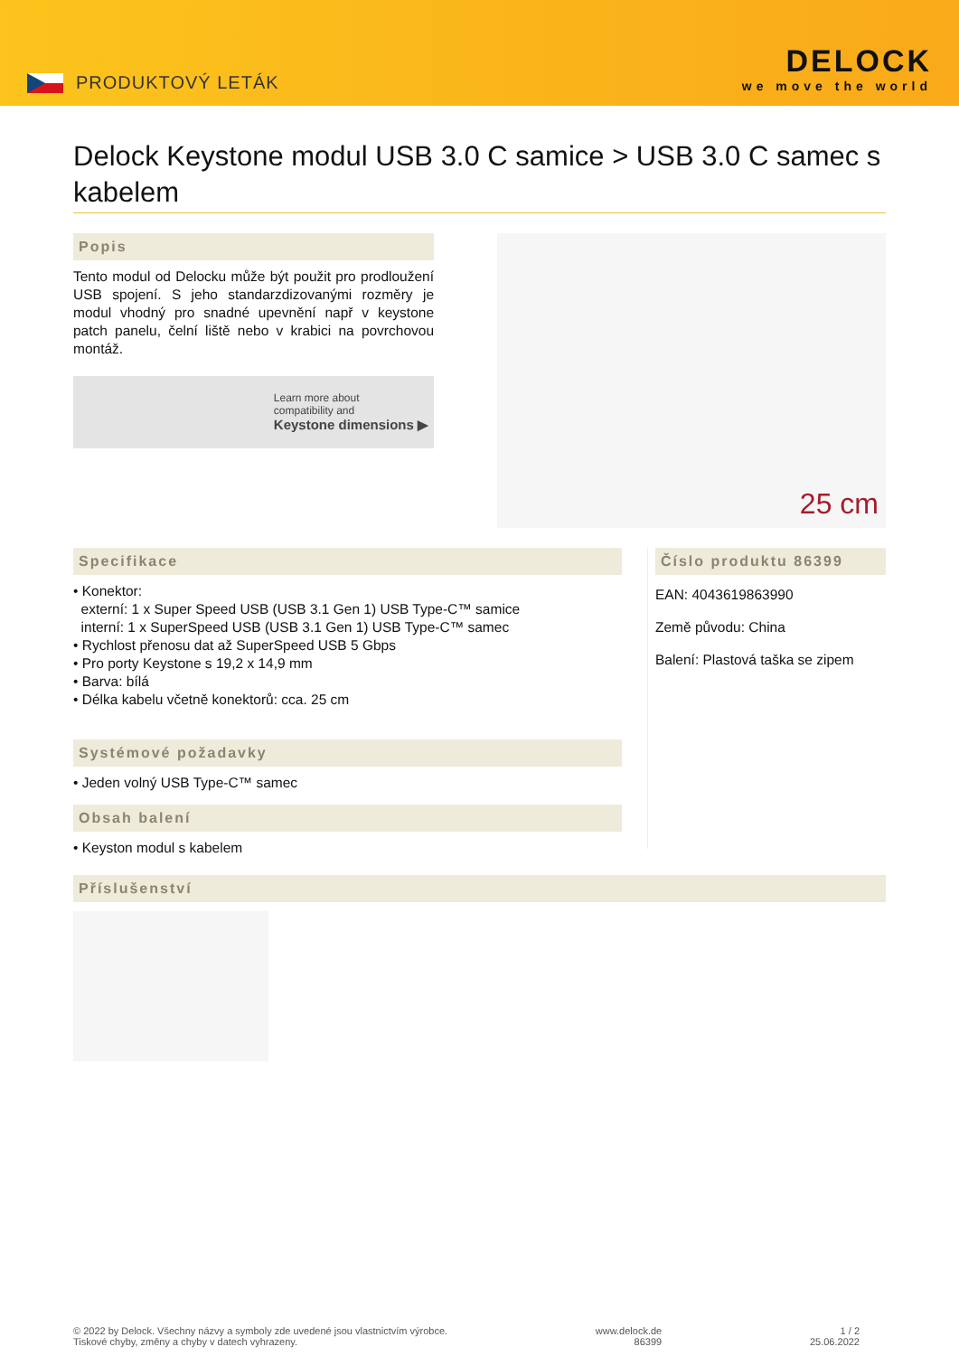PRODUKTOVÝ LETÁK
DELOCK
we move the world
Delock Keystone modul USB 3.0 C samice > USB 3.0 C samec s kabelem
Popis
Tento modul od Delocku může být použit pro prodloužení USB spojení. S jeho standarzdizovanými rozměry je modul vhodný pro snadné upevnění např v keystone patch panelu, čelní liště nebo v krabici na povrchovou montáž.
Learn more about
compatibility and
Keystone dimensions ▶
25 cm
Specifikace
• Konektor:
externí: 1 x Super Speed USB (USB 3.1 Gen 1) USB Type-C™ samice
interní: 1 x SuperSpeed USB (USB 3.1 Gen 1) USB Type-C™ samec
• Rychlost přenosu dat až SuperSpeed USB 5 Gbps
• Pro porty Keystone s 19,2 x 14,9 mm
• Barva: bílá
• Délka kabelu včetně konektorů: cca. 25 cm
Systémové požadavky
• Jeden volný USB Type-C™ samec
Obsah balení
• Keyston modul s kabelem
Číslo produktu 86399
EAN: 4043619863990
Země původu: China
Balení: Plastová taška se zipem
Příslušenství
© 2022 by Delock. Všechny názvy a symboly zde uvedené jsou vlastnictvím výrobce.
Tiskové chyby, změny a chyby v datech vyhrazeny.
www.delock.de
86399
1 / 2
25.06.2022